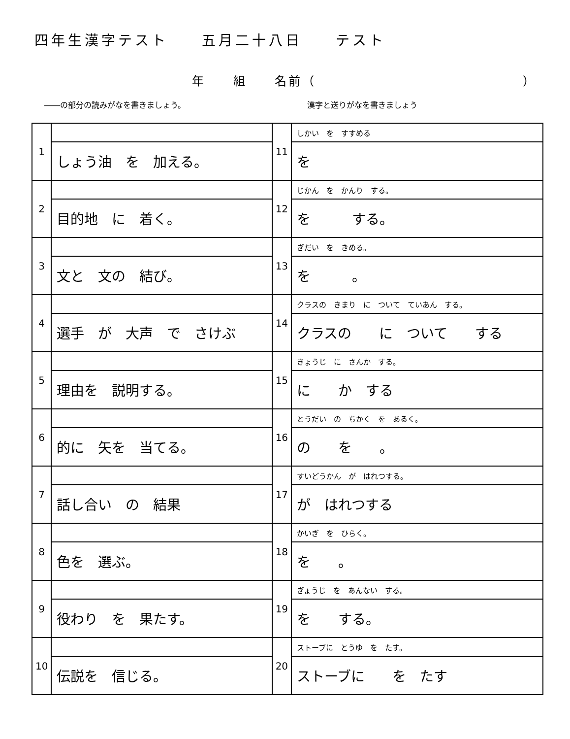四年生漢字テスト　　五月二十八日　　テスト
年　　組　　名前（　　　　　　　　　　　　　　　）
――の部分の読みがなを書きましょう。 漢字と送りがなを書きましょう
| 1 | | 11 | しかい を すすめる |
| | しょう油 を 加える。 | | を |
| 2 | | 12 | じかん を かんり する。 |
| | 目的地 に 着く。 | | を する。 |
| 3 | | 13 | ぎだい を きめる。 |
| | 文と 文の 結び。 | | を 。 |
| 4 | | 14 | クラスの きまり に ついて ていあん する。 |
| | 選手 が 大声 で さけぶ | | クラスの に ついて する |
| 5 | | 15 | きょうじ に さんか する。 |
| | 理由を 説明する。 | | に か する |
| 6 | | 16 | とうだい の ちかく を あるく。 |
| | 的に 矢を 当てる。 | | の を 。 |
| 7 | | 17 | すいどうかん が はれつする。 |
| | 話し合い の 結果 | | が はれつする |
| 8 | | 18 | かいぎ を ひらく。 |
| | 色を 選ぶ。 | | を 。 |
| 9 | | 19 | ぎょうじ を あんない する。 |
| | 役わり を 果たす。 | | を する。 |
| 10 | | 20 | ストーブに とうゆ を たす。 |
| | 伝説を 信じる。 | | ストーブに を たす |